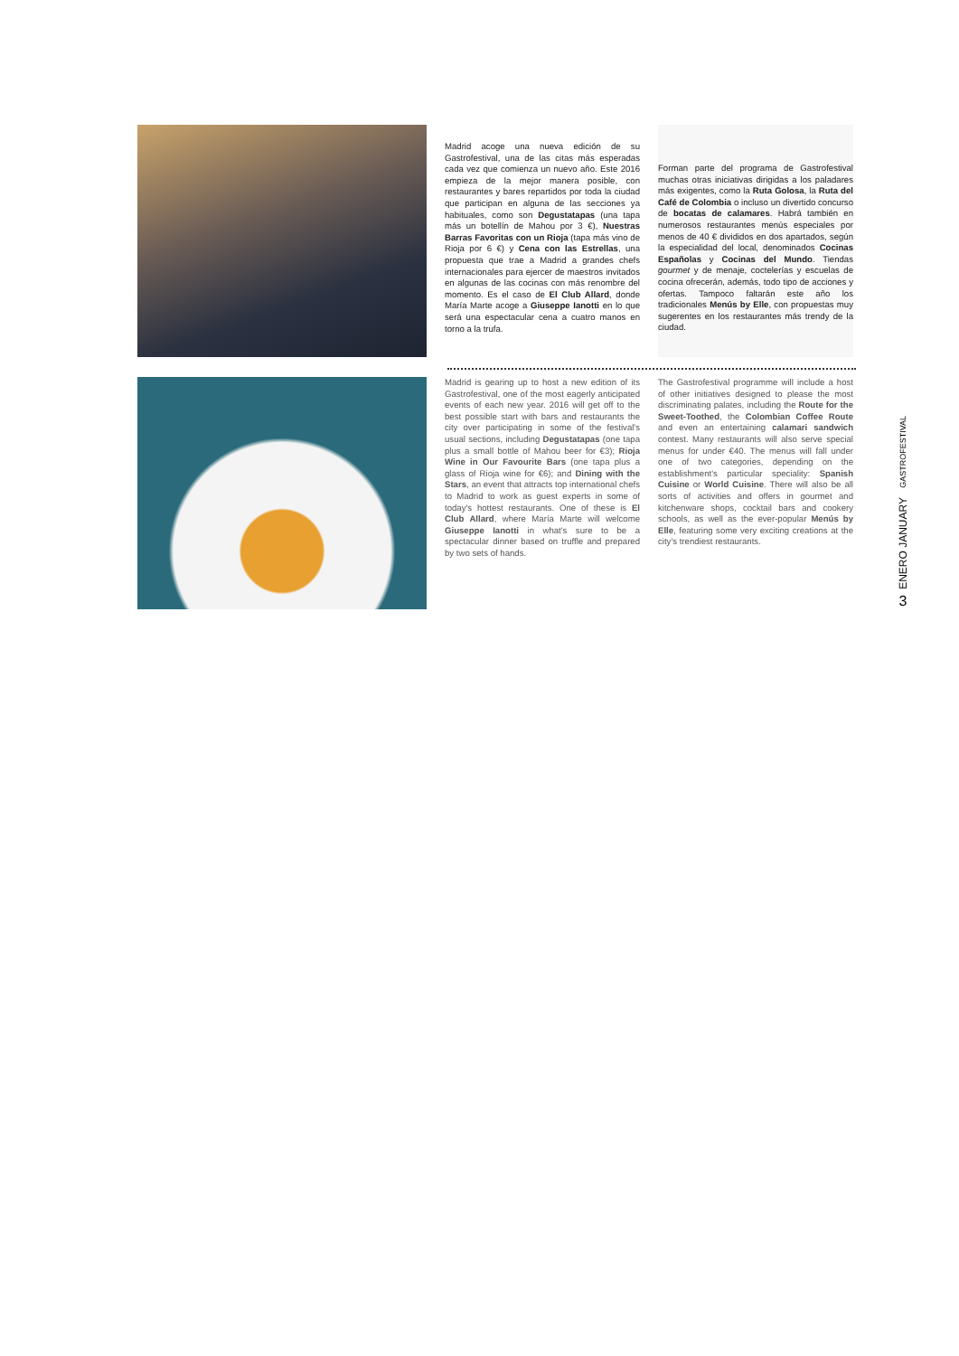Madrid acoge una nueva edición de su Gastrofestival, una de las citas más esperadas cada vez que comienza un nuevo año. Este 2016 empieza de la mejor manera posible, con restaurantes y bares repartidos por toda la ciudad que participan en alguna de las secciones ya habituales, como son Degustatapas (una tapa más un botellín de Mahou por 3 €), Nuestras Barras Favoritas con un Rioja (tapa más vino de Rioja por 6 €) y Cena con las Estrellas, una propuesta que trae a Madrid a grandes chefs internacionales para ejercer de maestros invitados en algunas de las cocinas con más renombre del momento. Es el caso de El Club Allard, donde María Marte acoge a Giuseppe Ianotti en lo que será una espectacular cena a cuatro manos en torno a la trufa.
Forman parte del programa de Gastrofestival muchas otras iniciativas dirigidas a los paladares más exigentes, como la Ruta Golosa, la Ruta del Café de Colombia o incluso un divertido concurso de bocatas de calamares. Habrá también en numerosos restaurantes menús especiales por menos de 40 € divididos en dos apartados, según la especialidad del local, denominados Cocinas Españolas y Cocinas del Mundo. Tiendas gourmet y de menaje, coctelerías y escuelas de cocina ofrecerán, además, todo tipo de acciones y ofertas. Tampoco faltarán este año los tradicionales Menús by Elle, con propuestas muy sugerentes en los restaurantes más trendy de la ciudad.
Madrid is gearing up to host a new edition of its Gastrofestival, one of the most eagerly anticipated events of each new year. 2016 will get off to the best possible start with bars and restaurants the city over participating in some of the festival's usual sections, including Degustatapas (one tapa plus a small bottle of Mahou beer for €3); Rioja Wine in Our Favourite Bars (one tapa plus a glass of Rioja wine for €6); and Dining with the Stars, an event that attracts top international chefs to Madrid to work as guest experts in some of today's hottest restaurants. One of these is El Club Allard, where María Marte will welcome Giuseppe Ianotti in what's sure to be a spectacular dinner based on truffle and prepared by two sets of hands.
The Gastrofestival programme will include a host of other initiatives designed to please the most discriminating palates, including the Route for the Sweet-Toothed, the Colombian Coffee Route and even an entertaining calamari sandwich contest. Many restaurants will also serve special menus for under €40. The menus will fall under one of two categories, depending on the establishment's particular speciality: Spanish Cuisine or World Cuisine. There will also be all sorts of activities and offers in gourmet and kitchenware shops, cocktail bars and cookery schools, as well as the ever-popular Menús by Elle, featuring some very exciting creations at the city's trendiest restaurants.
GASTROFESTIVAL
ENERO JANUARY
3